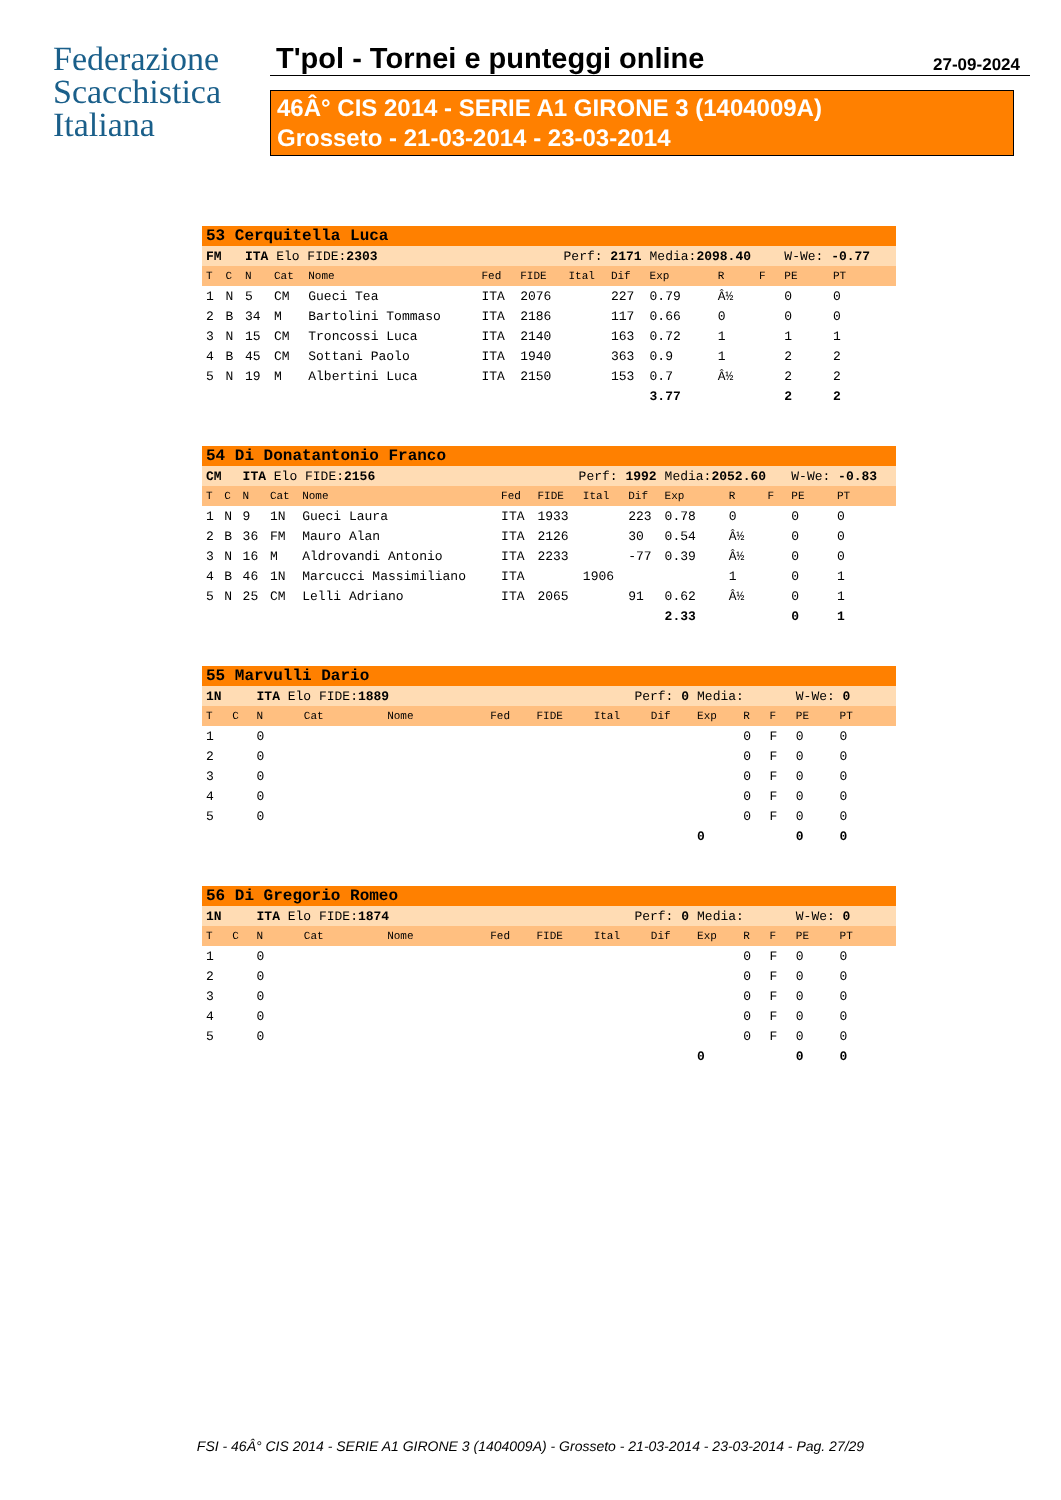Federazione
Scacchistica
Italiana
T'pol - Tornei e punteggi online 27-09-2024
46Â° CIS 2014 - SERIE A1 GIRONE 3 (1404009A)
Grosseto - 21-03-2014 - 23-03-2014
| 53 Cerquitella Luca | | | | | | | | | | | | | | |
| FM | | ITA Elo FIDE: 2303 | | | Perf: 2171 | | | | Media: 2098.40 | | | W-We: -0.77 | | |
| T | C | N | Cat | Nome | Fed | FIDE | Ital | Dif | Exp | R | F | PE | PT | |
| 1 | N | 5 | CM | Gueci Tea | ITA | 2076 | | 227 | 0.79 | Â½ | | 0 | 0 | |
| 2 | B | 34 | M | Bartolini Tommaso | ITA | 2186 | | 117 | 0.66 | 0 | | 0 | 0 | |
| 3 | N | 15 | CM | Troncossi Luca | ITA | 2140 | | 163 | 0.72 | 1 | | 1 | 1 | |
| 4 | B | 45 | CM | Sottani Paolo | ITA | 1940 | | 363 | 0.9 | 1 | | 2 | 2 | |
| 5 | N | 19 | M | Albertini Luca | ITA | 2150 | | 153 | 0.7 | Â½ | | 2 | 2 | |
| | | | | | | | | | 3.77 | | | 2 | 2 | |
| 54 Di Donatantonio Franco | | | | | | | | | | | | | | |
| CM | | ITA Elo FIDE: 2156 | | | Perf: 1992 | | | | Media: 2052.60 | | | W-We: -0.83 | | |
| T | C | N | Cat | Nome | Fed | FIDE | Ital | Dif | Exp | R | F | PE | PT | |
| 1 | N | 9 | 1N | Gueci Laura | ITA | 1933 | | 223 | 0.78 | 0 | | 0 | 0 | |
| 2 | B | 36 | FM | Mauro Alan | ITA | 2126 | | 30 | 0.54 | Â½ | | 0 | 0 | |
| 3 | N | 16 | M | Aldrovandi Antonio | ITA | 2233 | | -77 | 0.39 | Â½ | | 0 | 0 | |
| 4 | B | 46 | 1N | Marcucci Massimiliano | ITA | | 1906 | | | 1 | | 0 | 1 | |
| 5 | N | 25 | CM | Lelli Adriano | ITA | 2065 | | 91 | 0.62 | Â½ | | 0 | 1 | |
| | | | | | | | | | 2.33 | | | 0 | 1 | |
| 55 Marvulli Dario | | | | | | | | | | | | | | |
| 1N | | ITA Elo FIDE: 1889 | | | Perf: 0 | | | | Media: | | | W-We: 0 | | |
| T | C | N | Cat | Nome | Fed | FIDE | Ital | Dif | Exp | R | F | PE | PT | |
| 1 | | 0 | | | | | | | | 0 | F | 0 | 0 | |
| 2 | | 0 | | | | | | | | 0 | F | 0 | 0 | |
| 3 | | 0 | | | | | | | | 0 | F | 0 | 0 | |
| 4 | | 0 | | | | | | | | 0 | F | 0 | 0 | |
| 5 | | 0 | | | | | | | | 0 | F | 0 | 0 | |
| | | | | | | | | | 0 | | | 0 | 0 | |
| 56 Di Gregorio Romeo | | | | | | | | | | | | | | |
| 1N | | ITA Elo FIDE: 1874 | | | Perf: 0 | | | | Media: | | | W-We: 0 | | |
| T | C | N | Cat | Nome | Fed | FIDE | Ital | Dif | Exp | R | F | PE | PT | |
| 1 | | 0 | | | | | | | | 0 | F | 0 | 0 | |
| 2 | | 0 | | | | | | | | 0 | F | 0 | 0 | |
| 3 | | 0 | | | | | | | | 0 | F | 0 | 0 | |
| 4 | | 0 | | | | | | | | 0 | F | 0 | 0 | |
| 5 | | 0 | | | | | | | | 0 | F | 0 | 0 | |
| | | | | | | | | | 0 | | | 0 | 0 | |
FSI - 46Â° CIS 2014 - SERIE A1 GIRONE 3 (1404009A) - Grosseto - 21-03-2014 - 23-03-2014 - Pag. 27/29